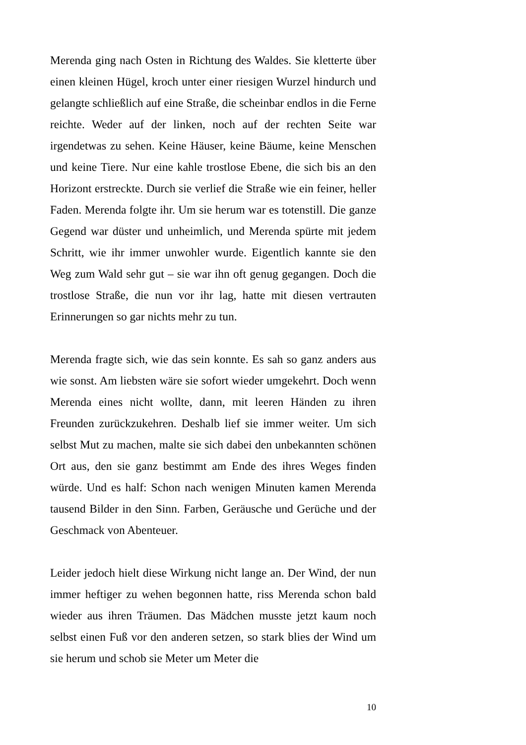Merenda ging nach Osten in Richtung des Waldes. Sie kletterte über einen kleinen Hügel, kroch unter einer riesigen Wurzel hindurch und gelangte schließlich auf eine Straße, die scheinbar endlos in die Ferne reichte. Weder auf der linken, noch auf der rechten Seite war irgendetwas zu sehen. Keine Häuser, keine Bäume, keine Menschen und keine Tiere. Nur eine kahle trostlose Ebene, die sich bis an den Horizont erstreckte. Durch sie verlief die Straße wie ein feiner, heller Faden. Merenda folgte ihr. Um sie herum war es totenstill. Die ganze Gegend war düster und unheimlich, und Merenda spürte mit jedem Schritt, wie ihr immer unwohler wurde. Eigentlich kannte sie den Weg zum Wald sehr gut – sie war ihn oft genug gegangen. Doch die trostlose Straße, die nun vor ihr lag, hatte mit diesen vertrauten Erinnerungen so gar nichts mehr zu tun.
Merenda fragte sich, wie das sein konnte. Es sah so ganz anders aus wie sonst. Am liebsten wäre sie sofort wieder umgekehrt. Doch wenn Merenda eines nicht wollte, dann, mit leeren Händen zu ihren Freunden zurückzukehren. Deshalb lief sie immer weiter. Um sich selbst Mut zu machen, malte sie sich dabei den unbekannten schönen Ort aus, den sie ganz bestimmt am Ende des ihres Weges finden würde. Und es half: Schon nach wenigen Minuten kamen Merenda tausend Bilder in den Sinn. Farben, Geräusche und Gerüche und der Geschmack von Abenteuer.
Leider jedoch hielt diese Wirkung nicht lange an. Der Wind, der nun immer heftiger zu wehen begonnen hatte, riss Merenda schon bald wieder aus ihren Träumen. Das Mädchen musste jetzt kaum noch selbst einen Fuß vor den anderen setzen, so stark blies der Wind um sie herum und schob sie Meter um Meter die
10